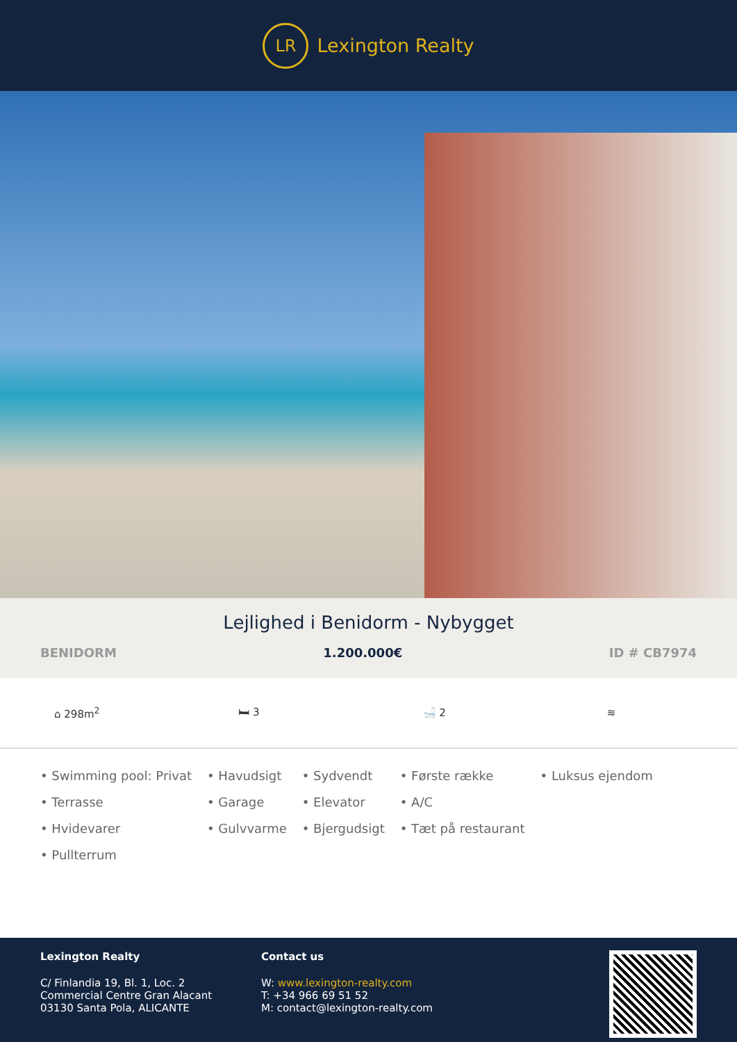LR Lexington Realty
Lejlighed i Benidorm - Nybygget
BENIDORM 1.200.000€ ID # CB7974
⌂ 298m<sup>2</sup> 🛏 3 🛁 2 ≋
• Swimming pool: Privat
• Terrasse
• Hvidevarer
• Pullterrum
• Havudsigt
• Garage
• Gulvvarme
• Sydvendt
• Elevator
• Bjergudsigt
• Første række
• A/C
• Tæt på restaurant
• Luksus ejendom
Lexington Realty
C/ Finlandia 19, Bl. 1, Loc. 2
Commercial Centre Gran Alacant
03130 Santa Pola, ALICANTE
Contact us
W: www.lexington-realty.com
T: +34 966 69 51 52
M: contact@lexington-realty.com